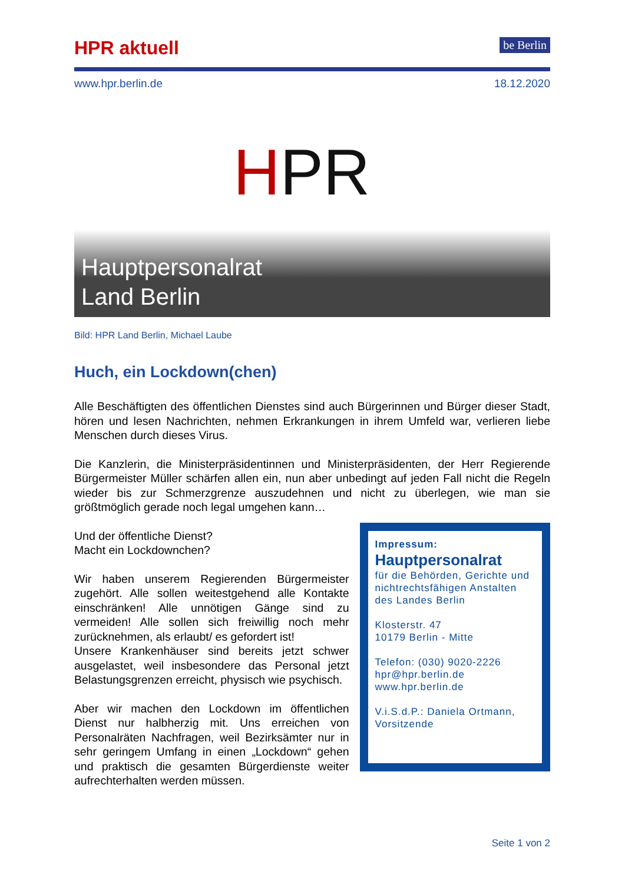HPR aktuell
be Berlin
www.hpr.berlin.de 18.12.2020
HPR
Hauptpersonalrat
Land Berlin
Bild: HPR Land Berlin, Michael Laube
Huch, ein Lockdown(chen)
Alle Beschäftigten des öffentlichen Dienstes sind auch Bürgerinnen und Bürger dieser Stadt, hören und lesen Nachrichten, nehmen Erkrankungen in ihrem Umfeld war, verlieren liebe Menschen durch dieses Virus.
Die Kanzlerin, die Ministerpräsidentinnen und Ministerpräsidenten, der Herr Regierende Bürgermeister Müller schärfen allen ein, nun aber unbedingt auf jeden Fall nicht die Regeln wieder bis zur Schmerzgrenze auszudehnen und nicht zu überlegen, wie man sie größtmöglich gerade noch legal umgehen kann…
Und der öffentliche Dienst?
Macht ein Lockdownchen?
Wir haben unserem Regierenden Bürgermeister zugehört. Alle sollen weitestgehend alle Kontakte einschränken! Alle unnötigen Gänge sind zu vermeiden! Alle sollen sich freiwillig noch mehr zurücknehmen, als erlaubt/ es gefordert ist!
Unsere Krankenhäuser sind bereits jetzt schwer ausgelastet, weil insbesondere das Personal jetzt Belastungsgrenzen erreicht, physisch wie psychisch.
Aber wir machen den Lockdown im öffentlichen Dienst nur halbherzig mit. Uns erreichen von Personalräten Nachfragen, weil Bezirksämter nur in sehr geringem Umfang in einen „Lockdown“ gehen und praktisch die gesamten Bürgerdienste weiter aufrechterhalten werden müssen.
Impressum:
Hauptpersonalrat
für die Behörden, Gerichte und nichtrechtsfähigen Anstalten des Landes Berlin
Klosterstr. 47
10179 Berlin - Mitte
Telefon: (030) 9020-2226
hpr@hpr.berlin.de
www.hpr.berlin.de
V.i.S.d.P.: Daniela Ortmann, Vorsitzende
Seite 1 von 2